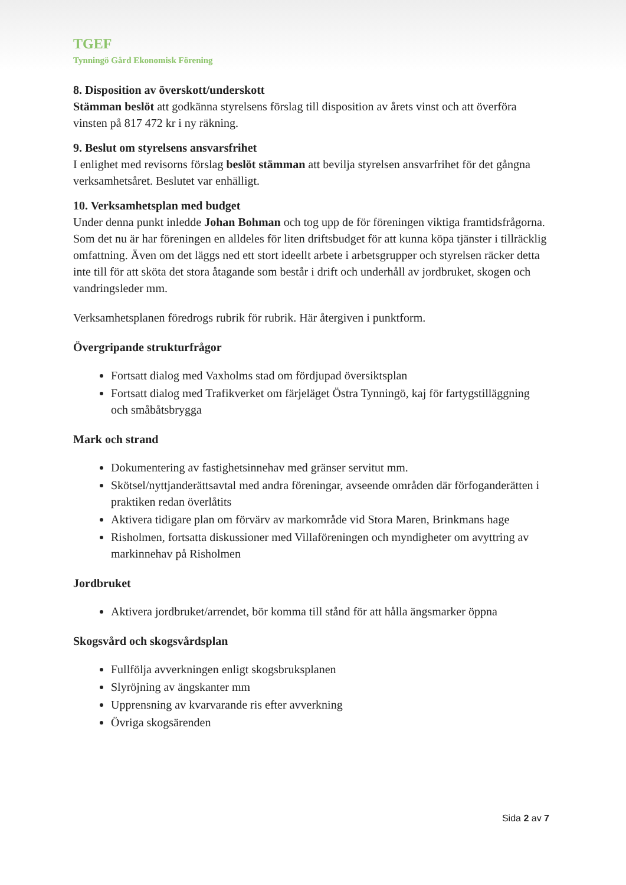TGEF
Tynningö Gård Ekonomisk Förening
8. Disposition av överskott/underskott
Stämman beslöt att godkänna styrelsens förslag till disposition av årets vinst och att överföra vinsten på 817 472 kr i ny räkning.
9. Beslut om styrelsens ansvarsfrihet
I enlighet med revisorns förslag beslöt stämman att bevilja styrelsen ansvarfrihet för det gångna verksamhetsåret. Beslutet var enhälligt.
10. Verksamhetsplan med budget
Under denna punkt inledde Johan Bohman och tog upp de för föreningen viktiga framtidsfrågorna. Som det nu är har föreningen en alldeles för liten driftsbudget för att kunna köpa tjänster i tillräcklig omfattning. Även om det läggs ned ett stort ideellt arbete i arbetsgrupper och styrelsen räcker detta inte till för att sköta det stora åtagande som består i drift och underhåll av jordbruket, skogen och vandringsleder mm.
Verksamhetsplanen föredrogs rubrik för rubrik. Här återgiven i punktform.
Övergripande strukturfrågor
Fortsatt dialog med Vaxholms stad om fördjupad översiktsplan
Fortsatt dialog med Trafikverket om färjeläget Östra Tynningö, kaj för fartygstilläggning och småbåtsbrygga
Mark och strand
Dokumentering av fastighetsinnehav med gränser servitut mm.
Skötsel/nyttjanderättsavtal med andra föreningar, avseende områden där förfoganderätten i praktiken redan överlåtits
Aktivera tidigare plan om förvärv av markområde vid Stora Maren, Brinkmans hage
Risholmen, fortsatta diskussioner med Villaföreningen och myndigheter om avyttring av markinnehav på Risholmen
Jordbruket
Aktivera jordbruket/arrendet, bör komma till stånd för att hålla ängsmarker öppna
Skogsvård och skogsvårdsplan
Fullfölja avverkningen enligt skogsbruksplanen
Slyröjning av ängskanter mm
Upprensning av kvarvarande ris efter avverkning
Övriga skogsärenden
Sida 2 av 7